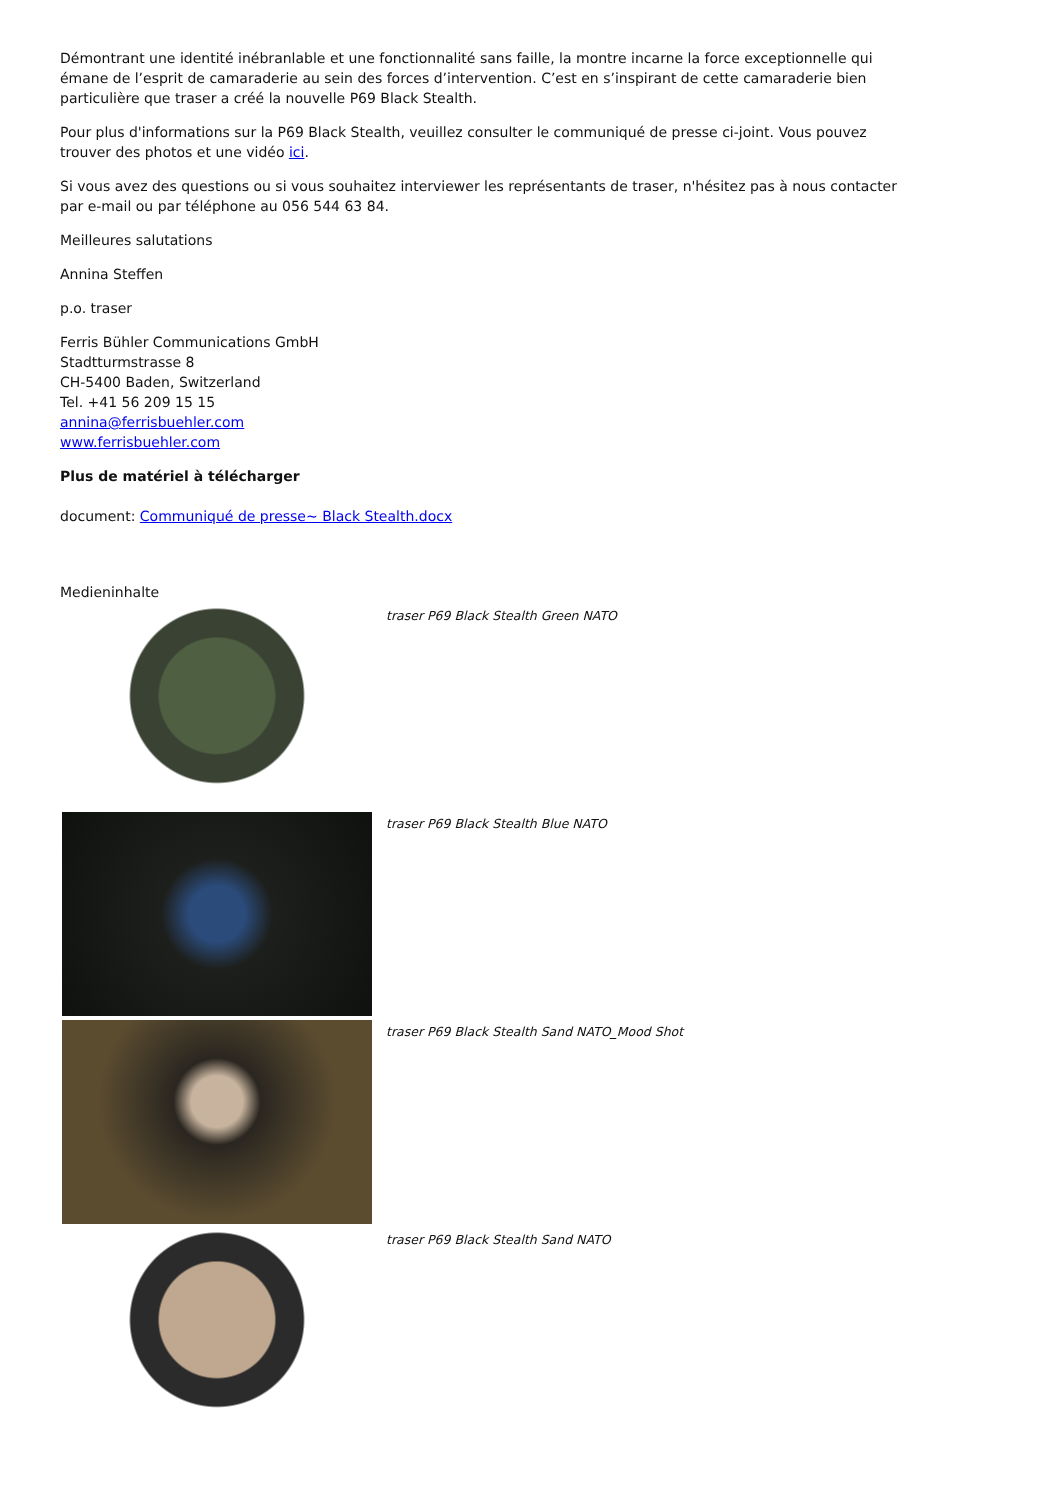Démontrant une identité inébranlable et une fonctionnalité sans faille, la montre incarne la force exceptionnelle qui émane de l’esprit de camaraderie au sein des forces d’intervention. C’est en s’inspirant de cette camaraderie bien particulière que traser a créé la nouvelle P69 Black Stealth.
Pour plus d'informations sur la P69 Black Stealth, veuillez consulter le communiqué de presse ci-joint. Vous pouvez trouver des photos et une vidéo ici.
Si vous avez des questions ou si vous souhaitez interviewer les représentants de traser, n'hésitez pas à nous contacter par e-mail ou par téléphone au 056 544 63 84.
Meilleures salutations
Annina Steffen
p.o. traser
Ferris Bühler Communications GmbH
Stadtturmstrasse 8
CH-5400 Baden, Switzerland
Tel. +41 56 209 15 15
annina@ferrisbuehler.com
www.ferrisbuehler.com
Plus de matériel à télécharger
document: Communiqué de presse~ Black Stealth.docx
Medieninhalte
traser P69 Black Stealth Green NATO
traser P69 Black Stealth Blue NATO
traser P69 Black Stealth Sand NATO_Mood Shot
traser P69 Black Stealth Sand NATO